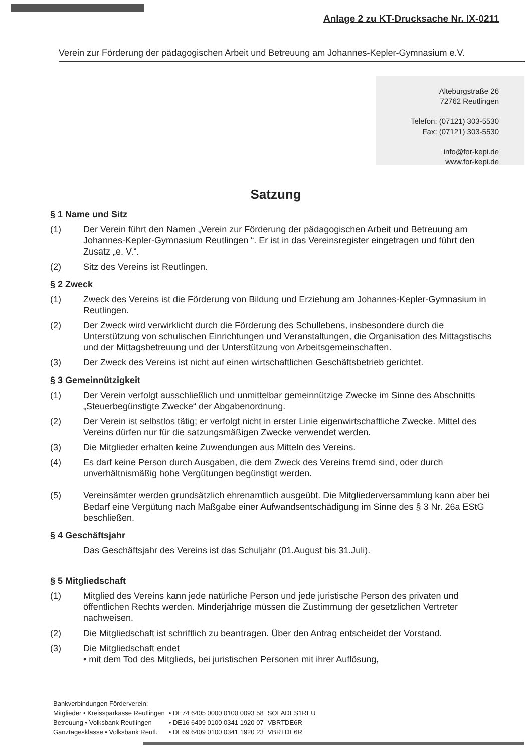Anlage 2 zu KT-Drucksache Nr. IX-0211
Verein zur Förderung der pädagogischen Arbeit und Betreuung am Johannes-Kepler-Gymnasium e.V.
Alteburgstraße 26
72762 Reutlingen
Telefon: (07121) 303-5530
Fax: (07121) 303-5530
info@for-kepi.de
www.for-kepi.de
Satzung
§ 1 Name und Sitz
(1) Der Verein führt den Namen „Verein zur Förderung der pädagogischen Arbeit und Betreuung am Johannes-Kepler-Gymnasium Reutlingen “. Er ist in das Vereinsregister eingetragen und führt den Zusatz „e. V.“.
(2) Sitz des Vereins ist Reutlingen.
§ 2 Zweck
(1) Zweck des Vereins ist die Förderung von Bildung und Erziehung am Johannes-Kepler-Gymnasium in Reutlingen.
(2) Der Zweck wird verwirklicht durch die Förderung des Schullebens, insbesondere durch die Unterstützung von schulischen Einrichtungen und Veranstaltungen, die Organisation des Mittagstischs und der Mittagsbetreuung und der Unterstützung von Arbeitsgemeinschaften.
(3) Der Zweck des Vereins ist nicht auf einen wirtschaftlichen Geschäftsbetrieb gerichtet.
§ 3 Gemeinnützigkeit
(1) Der Verein verfolgt ausschließlich und unmittelbar gemeinnützige Zwecke im Sinne des Abschnitts „Steuerbegünstigte Zwecke“ der Abgabenordnung.
(2) Der Verein ist selbstlos tätig; er verfolgt nicht in erster Linie eigenwirtschaftliche Zwecke. Mittel des Vereins dürfen nur für die satzungsmäßigen Zwecke verwendet werden.
(3) Die Mitglieder erhalten keine Zuwendungen aus Mitteln des Vereins.
(4) Es darf keine Person durch Ausgaben, die dem Zweck des Vereins fremd sind, oder durch unverhältnismäßig hohe Vergütungen begünstigt werden.
(5) Vereinsämter werden grundsätzlich ehrenamtlich ausgeübt. Die Mitgliederversammlung kann aber bei Bedarf eine Vergütung nach Maßgabe einer Aufwandsentschädigung im Sinne des § 3 Nr. 26a EStG beschließen.
§ 4 Geschäftsjahr
Das Geschäftsjahr des Vereins ist das Schuljahr (01.August bis 31.Juli).
§ 5 Mitgliedschaft
(1) Mitglied des Vereins kann jede natürliche Person und jede juristische Person des privaten und öffentlichen Rechts werden. Minderjährige müssen die Zustimmung der gesetzlichen Vertreter nachweisen.
(2) Die Mitgliedschaft ist schriftlich zu beantragen. Über den Antrag entscheidet der Vorstand.
(3) Die Mitgliedschaft endet
• mit dem Tod des Mitglieds, bei juristischen Personen mit ihrer Auflösung,
| Bankverbindungen Förderverein: | | |
| Mitglieder • Kreissparkasse Reutlingen | • DE74 6405 0000 0100 0093 58 | SOLADES1REU |
| Betreuung • Volksbank Reutlingen | • DE16 6409 0100 0341 1920 07 | VBRTDE6R |
| Ganztagesklasse • Volksbank Reutl. | • DE69 6409 0100 0341 1920 23 | VBRTDE6R |